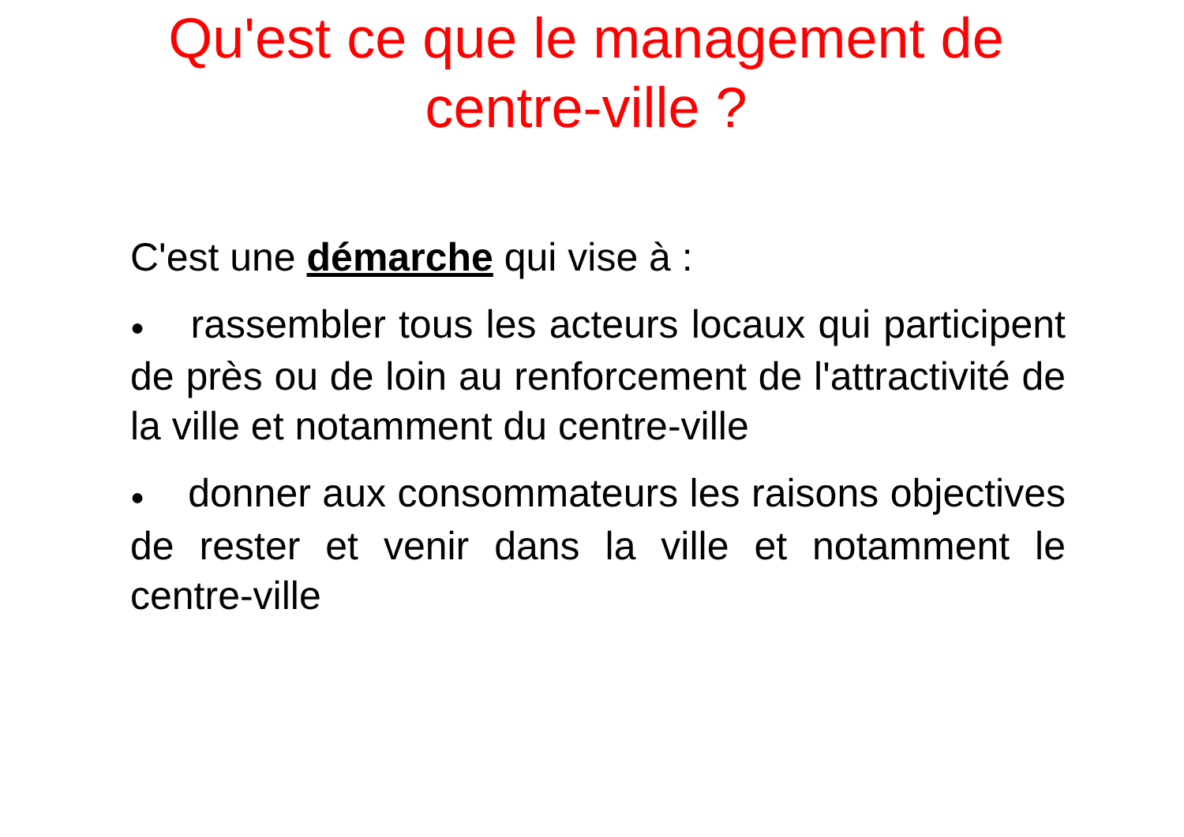Qu'est ce que le management de centre-ville ?
C'est une démarche qui vise à :
● rassembler tous les acteurs locaux qui participent de près ou de loin au renforcement de l'attractivité de la ville et notamment du centre-ville
● donner aux consommateurs les raisons objectives de rester et venir dans la ville et notamment le centre-ville